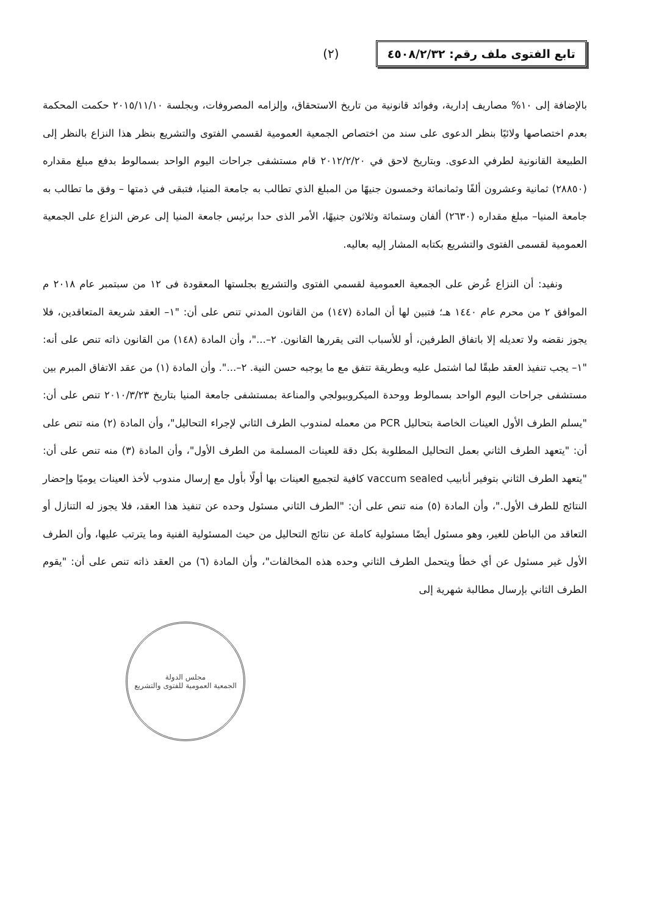تابع الفتوى ملف رقم: ٤٥٠٨/٢/٣٢
(٢)
بالإضافة إلى ١٠% مصاريف إدارية، وفوائد قانونية من تاريخ الاستحقاق، وإلزامه المصروفات، وبجلسة ٢٠١٥/١١/١٠ حكمت المحكمة بعدم اختصاصها ولائيًا بنظر الدعوى على سند من اختصاص الجمعية العمومية لقسمي الفتوى والتشريع بنظر هذا النزاع بالنظر إلى الطبيعة القانونية لطرفي الدعوى. وبتاريخ لاحق في ٢٠١٢/٢/٢٠ قام مستشفى جراحات اليوم الواحد بسمالوط بدفع مبلغ مقداره (٢٨٨٥٠) ثمانية وعشرون ألفًا وثمانمائة وخمسون جنيهًا من المبلغ الذي تطالب به جامعة المنيا، فتبقى في ذمتها – وفق ما تطالب به جامعة المنيا– مبلغ مقداره (٢٦٣٠) ألفان وستمائة وثلاثون جنيهًا، الأمر الذى حدا برئيس جامعة المنيا إلى عرض النزاع على الجمعية العمومية لقسمى الفتوى والتشريع بكتابه المشار إليه بعاليه.
ونفيد: أن النزاع عُرض على الجمعية العمومية لقسمي الفتوى والتشريع بجلستها المعقودة فى ١٢ من سبتمبر عام ٢٠١٨ م الموافق ٢ من محرم عام ١٤٤٠ هـ؛ فتبين لها أن المادة (١٤٧) من القانون المدني تنص على أن: "١– العقد شريعة المتعاقدين، فلا يجوز نقضه ولا تعديله إلا باتفاق الطرفين، أو للأسباب التى يقررها القانون. ٢–..."، وأن المادة (١٤٨) من القانون ذاته تنص على أنه: "١– يجب تنفيذ العقد طبقًا لما اشتمل عليه وبطريقة تتفق مع ما يوجبه حسن النية. ٢–...". وأن المادة (١) من عقد الاتفاق المبرم بين مستشفى جراحات اليوم الواحد بسمالوط ووحدة الميكروبيولجي والمناعة بمستشفى جامعة المنيا بتاريخ ٢٠١٠/٣/٢٣ تنص على أن: "يسلم الطرف الأول العينات الخاصة بتحاليل PCR من معمله لمندوب الطرف الثاني لإجراء التحاليل"، وأن المادة (٢) منه تنص على أن: "يتعهد الطرف الثاني بعمل التحاليل المطلوبة بكل دقة للعينات المسلمة من الطرف الأول"، وأن المادة (٣) منه تنص على أن: "يتعهد الطرف الثاني بتوفير أنابيب vaccum sealed كافية لتجميع العينات بها أولًا بأول مع إرسال مندوب لأخذ العينات يوميًا وإحضار النتائج للطرف الأول."، وأن المادة (٥) منه تنص على أن: "الطرف الثاني مسئول وحده عن تنفيذ هذا العقد، فلا يجوز له التنازل أو التعاقد من الباطن للغير، وهو مسئول أيضًا مسئولية كاملة عن نتائج التحاليل من حيث المسئولية الفنية وما يترتب عليها، وأن الطرف الأول غير مسئول عن أي خطأ ويتحمل الطرف الثاني وحده هذه المخالفات"، وأن المادة (٦) من العقد ذاته تنص على أن: "يقوم الطرف الثاني بإرسال مطالبة شهرية إلى
مجلس الدولة
الجمعية العمومية للفتوى والتشريع